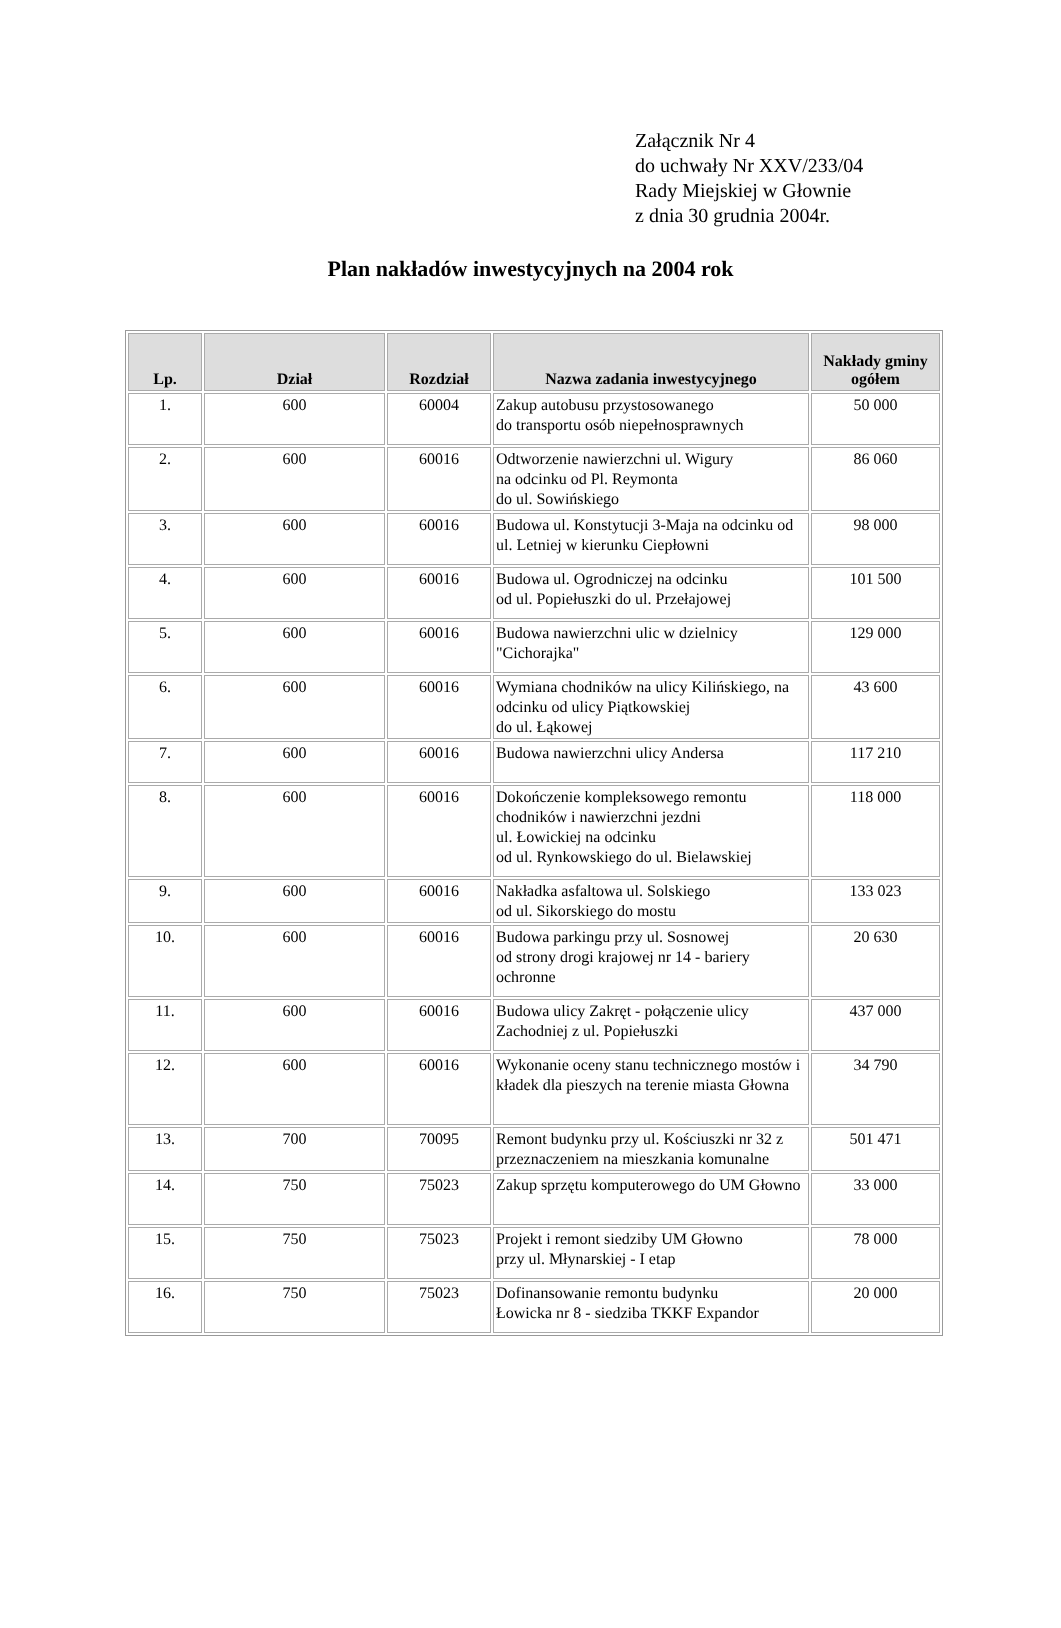Załącznik Nr 4
do uchwały Nr XXV/233/04
Rady Miejskiej w Głownie
z dnia 30 grudnia 2004r.
Plan nakładów inwestycyjnych na 2004 rok
| Lp. | Dział | Rozdział | Nazwa zadania inwestycyjnego | Nakłady gminy ogółem |
| --- | --- | --- | --- | --- |
| 1. | 600 | 60004 | Zakup autobusu przystosowanego do transportu osób niepełnosprawnych | 50 000 |
| 2. | 600 | 60016 | Odtworzenie nawierzchni ul. Wigury na odcinku od Pl. Reymonta do ul. Sowińskiego | 86 060 |
| 3. | 600 | 60016 | Budowa ul. Konstytucji 3-Maja na odcinku od ul. Letniej w kierunku Ciepłowni | 98 000 |
| 4. | 600 | 60016 | Budowa ul. Ogrodniczej na odcinku od ul. Popiełuszki do ul. Przełajowej | 101 500 |
| 5. | 600 | 60016 | Budowa nawierzchni ulic w dzielnicy "Cichorajka" | 129 000 |
| 6. | 600 | 60016 | Wymiana chodników na ulicy Kilińskiego, na odcinku od ulicy Piątkowskiej do ul. Łąkowej | 43 600 |
| 7. | 600 | 60016 | Budowa nawierzchni ulicy Andersa | 117 210 |
| 8. | 600 | 60016 | Dokończenie kompleksowego remontu chodników i nawierzchni jezdni ul. Łowickiej na odcinku od ul. Rynkowskiego do ul. Bielawskiej | 118 000 |
| 9. | 600 | 60016 | Nakładka asfaltowa ul. Solskiego od ul. Sikorskiego do mostu | 133 023 |
| 10. | 600 | 60016 | Budowa parkingu przy ul. Sosnowej od strony drogi krajowej nr 14 - bariery ochronne | 20 630 |
| 11. | 600 | 60016 | Budowa ulicy Zakręt - połączenie ulicy Zachodniej z ul. Popiełuszki | 437 000 |
| 12. | 600 | 60016 | Wykonanie oceny stanu technicznego mostów i kładek dla pieszych na terenie miasta Głowna | 34 790 |
| 13. | 700 | 70095 | Remont budynku przy ul. Kościuszki nr 32 z przeznaczeniem na mieszkania komunalne | 501 471 |
| 14. | 750 | 75023 | Zakup sprzętu komputerowego do UM Głowno | 33 000 |
| 15. | 750 | 75023 | Projekt i remont siedziby UM Głowno przy ul. Młynarskiej - I etap | 78 000 |
| 16. | 750 | 75023 | Dofinansowanie remontu budynku Łowicka nr 8 - siedziba TKKF Expandor | 20 000 |